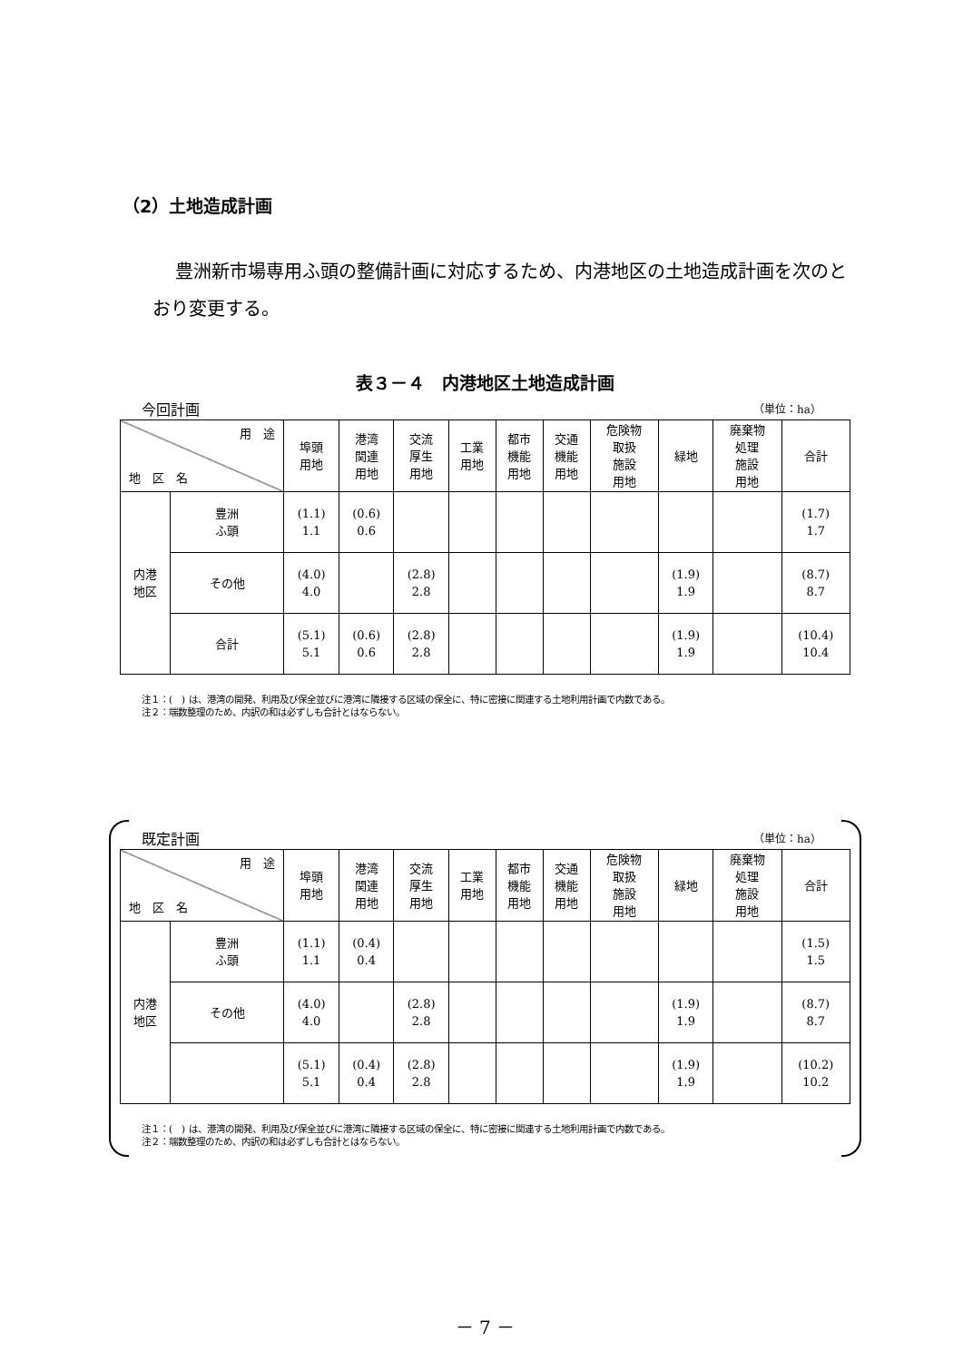（2）土地造成計画
豊洲新市場専用ふ頭の整備計画に対応するため、内港地区の土地造成計画を次のとおり変更する。
表３－４　内港地区土地造成計画
今回計画 （単位：ha）
| 用 途 地 区 名 | | 埠頭 用地 | 港湾 関連 用地 | 交流 厚生 用地 | 工業 用地 | 都市 機能 用地 | 交通 機能 用地 | 危険物 取扱 施設 用地 | 緑地 | 廃棄物 処理 施設 用地 | 合計 |
| --- | --- | --- | --- | --- | --- | --- | --- | --- | --- | --- | --- |
| 内港 地区 | 豊洲 ふ頭 | (1.1) 1.1 | (0.6) 0.6 | | | | | | | | (1.7) 1.7 |
| | その他 | (4.0) 4.0 | | (2.8) 2.8 | | | | | (1.9) 1.9 | | (8.7) 8.7 |
| | 合計 | (5.1) 5.1 | (0.6) 0.6 | (2.8) 2.8 | | | | | (1.9) 1.9 | | (10.4) 10.4 |
注１：(　) は、港湾の開発、利用及び保全並びに港湾に隣接する区域の保全に、特に密接に関連する土地利用計画で内数である。
注２：端数整理のため、内訳の和は必ずしも合計とはならない。
既定計画 （単位：ha）
| 用 途 地 区 名 | | 埠頭 用地 | 港湾 関連 用地 | 交流 厚生 用地 | 工業 用地 | 都市 機能 用地 | 交通 機能 用地 | 危険物 取扱 施設 用地 | 緑地 | 廃棄物 処理 施設 用地 | 合計 |
| --- | --- | --- | --- | --- | --- | --- | --- | --- | --- | --- | --- |
| 内港 地区 | 豊洲 ふ頭 | (1.1) 1.1 | (0.4) 0.4 | | | | | | | | (1.5) 1.5 |
| | その他 | (4.0) 4.0 | | (2.8) 2.8 | | | | | (1.9) 1.9 | | (8.7) 8.7 |
| | | (5.1) 5.1 | (0.4) 0.4 | (2.8) 2.8 | | | | | (1.9) 1.9 | | (10.2) 10.2 |
注１：(　) は、港湾の開発、利用及び保全並びに港湾に隣接する区域の保全に、特に密接に関連する土地利用計画で内数である。
注２：端数整理のため、内訳の和は必ずしも合計とはならない。
－ 7 －